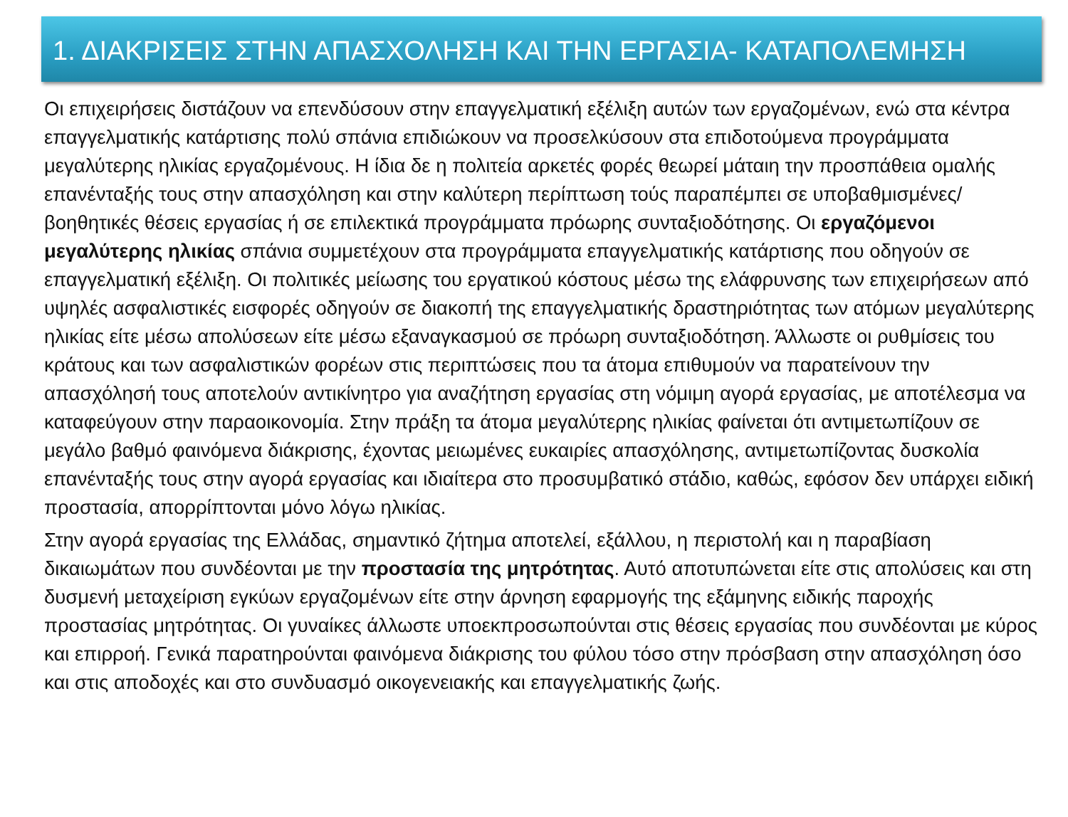1. ΔΙΑΚΡΙΣΕΙΣ ΣΤΗΝ ΑΠΑΣΧΟΛΗΣΗ ΚΑΙ ΤΗΝ ΕΡΓΑΣΙΑ- ΚΑΤΑΠΟΛΕΜΗΣΗ
Οι επιχειρήσεις διστάζουν να επενδύσουν στην επαγγελματική εξέλιξη αυτών των εργαζομένων, ενώ στα κέντρα επαγγελματικής κατάρτισης πολύ σπάνια επιδιώκουν να προσελκύσουν στα επιδοτούμενα προγράμματα μεγαλύτερης ηλικίας εργαζομένους. Η ίδια δε η πολιτεία αρκετές φορές θεωρεί μάταιη την προσπάθεια ομαλής επανένταξής τους στην απασχόληση και στην καλύτερη περίπτωση τούς παραπέμπει σε υποβαθμισμένες/βοηθητικές θέσεις εργασίας ή σε επιλεκτικά προγράμματα πρόωρης συνταξιοδότησης. Οι εργαζόμενοι μεγαλύτερης ηλικίας σπάνια συμμετέχουν στα προγράμματα επαγγελματικής κατάρτισης που οδηγούν σε επαγγελματική εξέλιξη. Οι πολιτικές μείωσης του εργατικού κόστους μέσω της ελάφρυνσης των επιχειρήσεων από υψηλές ασφαλιστικές εισφορές οδηγούν σε διακοπή της επαγγελματικής δραστηριότητας των ατόμων μεγαλύτερης ηλικίας είτε μέσω απολύσεων είτε μέσω εξαναγκασμού σε πρόωρη συνταξιοδότηση. Άλλωστε οι ρυθμίσεις του κράτους και των ασφαλιστικών φορέων στις περιπτώσεις που τα άτομα επιθυμούν να παρατείνουν την απασχόλησή τους αποτελούν αντικίνητρο για αναζήτηση εργασίας στη νόμιμη αγορά εργασίας, με αποτέλεσμα να καταφεύγουν στην παραοικονομία. Στην πράξη τα άτομα μεγαλύτερης ηλικίας φαίνεται ότι αντιμετωπίζουν σε μεγάλο βαθμό φαινόμενα διάκρισης, έχοντας μειωμένες ευκαιρίες απασχόλησης, αντιμετωπίζοντας δυσκολία επανένταξής τους στην αγορά εργασίας και ιδιαίτερα στο προσυμβατικό στάδιο, καθώς, εφόσον δεν υπάρχει ειδική προστασία, απορρίπτονται μόνο λόγω ηλικίας.
Στην αγορά εργασίας της Ελλάδας, σημαντικό ζήτημα αποτελεί, εξάλλου, η περιστολή και η παραβίαση δικαιωμάτων που συνδέονται με την προστασία της μητρότητας. Αυτό αποτυπώνεται είτε στις απολύσεις και στη δυσμενή μεταχείριση εγκύων εργαζομένων είτε στην άρνηση εφαρμογής της εξάμηνης ειδικής παροχής προστασίας μητρότητας. Οι γυναίκες άλλωστε υποεκπροσωπούνται στις θέσεις εργασίας που συνδέονται με κύρος και επιρροή. Γενικά παρατηρούνται φαινόμενα διάκρισης του φύλου τόσο στην πρόσβαση στην απασχόληση όσο και στις αποδοχές και στο συνδυασμό οικογενειακής και επαγγελματικής ζωής.